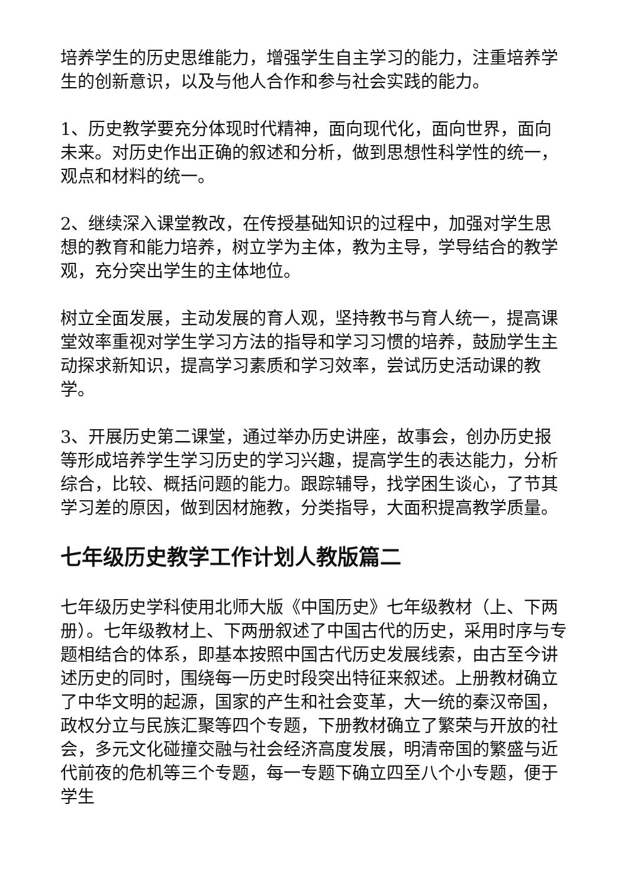培养学生的历史思维能力，增强学生自主学习的能力，注重培养学生的创新意识，以及与他人合作和参与社会实践的能力。
1、历史教学要充分体现时代精神，面向现代化，面向世界，面向未来。对历史作出正确的叙述和分析，做到思想性科学性的统一，观点和材料的统一。
2、继续深入课堂教改，在传授基础知识的过程中，加强对学生思想的教育和能力培养，树立学为主体，教为主导，学导结合的教学观，充分突出学生的主体地位。
树立全面发展，主动发展的育人观，坚持教书与育人统一，提高课堂效率重视对学生学习方法的指导和学习习惯的培养，鼓励学生主动探求新知识，提高学习素质和学习效率，尝试历史活动课的教学。
3、开展历史第二课堂，通过举办历史讲座，故事会，创办历史报等形成培养学生学习历史的学习兴趣，提高学生的表达能力，分析综合，比较、概括问题的能力。跟踪辅导，找学困生谈心，了节其学习差的原因，做到因材施教，分类指导，大面积提高教学质量。
七年级历史教学工作计划人教版篇二
七年级历史学科使用北师大版《中国历史》七年级教材（上、下两册）。七年级教材上、下两册叙述了中国古代的历史，采用时序与专题相结合的体系，即基本按照中国古代历史发展线索，由古至今讲述历史的同时，围绕每一历史时段突出特征来叙述。上册教材确立了中华文明的起源，国家的产生和社会变革，大一统的秦汉帝国，政权分立与民族汇聚等四个专题，下册教材确立了繁荣与开放的社会，多元文化碰撞交融与社会经济高度发展，明清帝国的繁盛与近代前夜的危机等三个专题，每一专题下确立四至八个小专题，便于学生